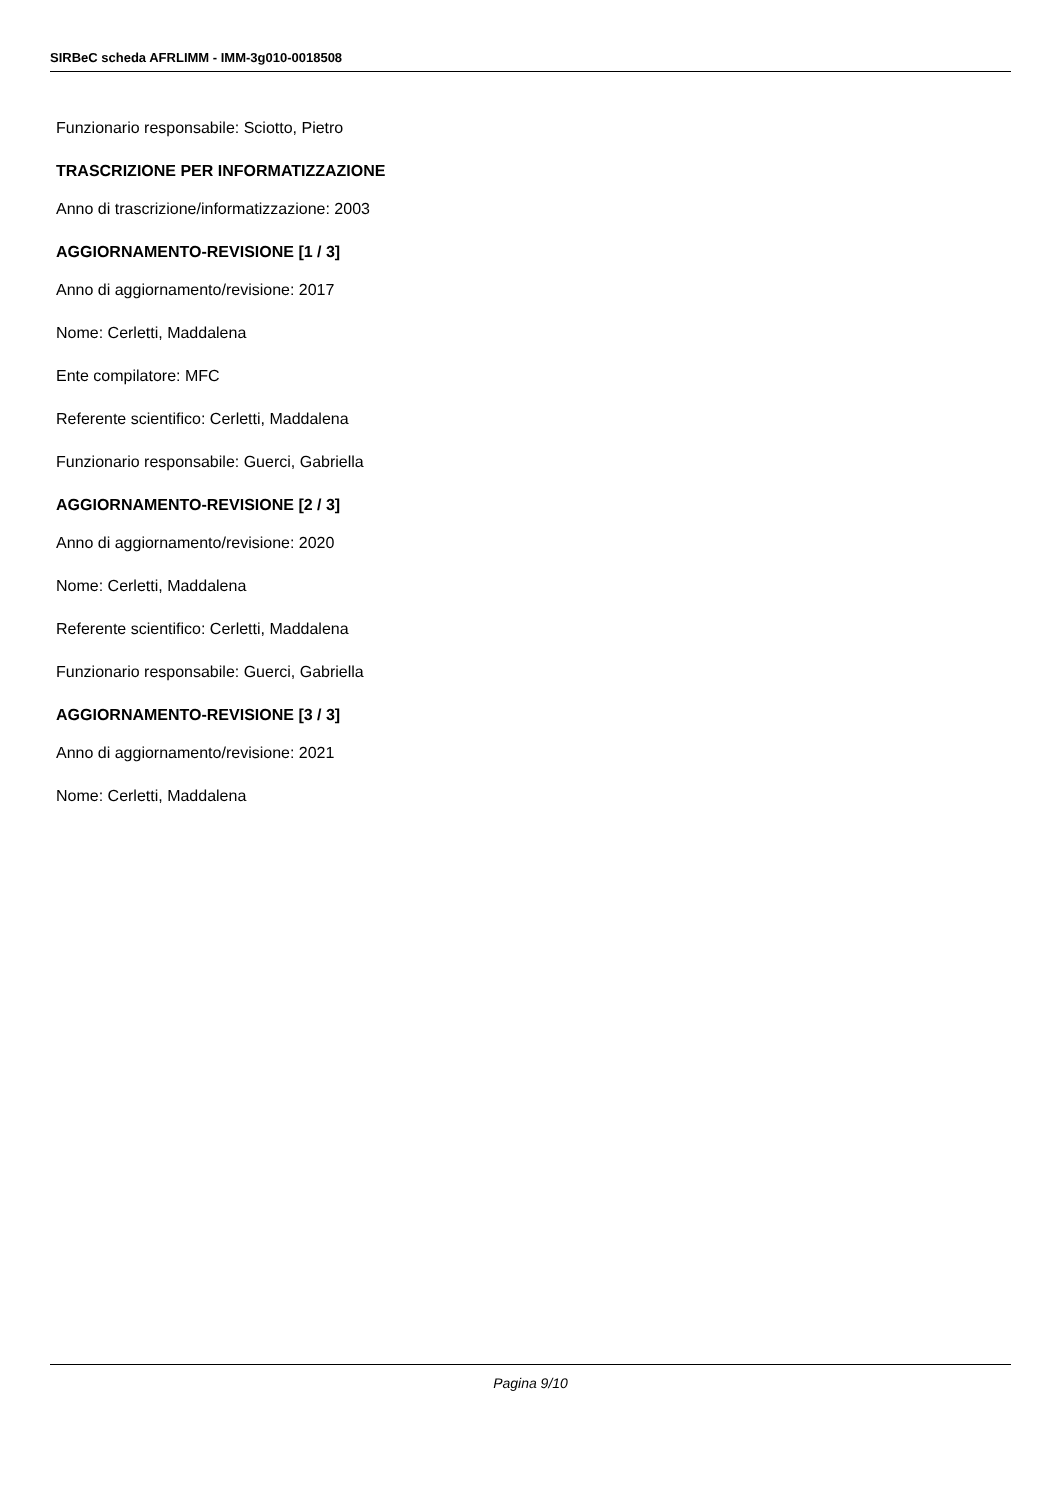SIRBeC scheda AFRLIMM - IMM-3g010-0018508
Funzionario responsabile: Sciotto, Pietro
TRASCRIZIONE PER INFORMATIZZAZIONE
Anno di trascrizione/informatizzazione: 2003
AGGIORNAMENTO-REVISIONE [1 / 3]
Anno di aggiornamento/revisione: 2017
Nome: Cerletti, Maddalena
Ente compilatore: MFC
Referente scientifico: Cerletti, Maddalena
Funzionario responsabile: Guerci, Gabriella
AGGIORNAMENTO-REVISIONE [2 / 3]
Anno di aggiornamento/revisione: 2020
Nome: Cerletti, Maddalena
Referente scientifico: Cerletti, Maddalena
Funzionario responsabile: Guerci, Gabriella
AGGIORNAMENTO-REVISIONE [3 / 3]
Anno di aggiornamento/revisione: 2021
Nome: Cerletti, Maddalena
Pagina 9/10